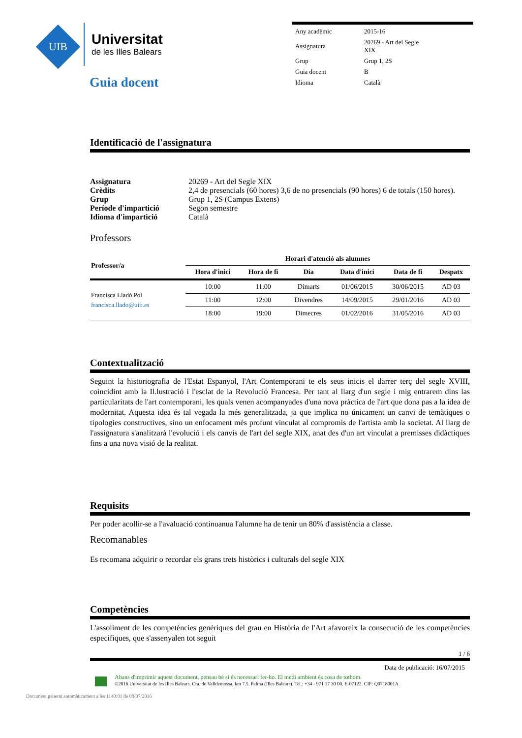UIB
Universitat
de les Illes Balears
Guia docent
| Any acadèmic | 2015-16 |
| Assignatura | 20269 - Art del Segle XIX |
| Grup | Grup 1, 2S |
| Guia docent | B |
| Idioma | Català |
Identificació de l'assignatura
| Assignatura | 20269 - Art del Segle XIX |
| Crèdits | 2,4 de presencials (60 hores) 3,6 de no presencials (90 hores) 6 de totals (150 hores). |
| Grup | Grup 1, 2S (Campus Extens) |
| Període d'impartició | Segon semestre |
| Idioma d'impartició | Català |
Professors
| Professor/a | Horari d'atenció als alumnes | | | | | |
| --- | --- | --- | --- | --- | --- | --- |
| | Hora d'inici | Hora de fi | Dia | Data d'inici | Data de fi | Despatx |
| Francisca Lladó Pol francisca.llado@uib.es | 10:00 | 11:00 | Dimarts | 01/06/2015 | 30/06/2015 | AD 03 |
| | 11:00 | 12:00 | Divendres | 14/09/2015 | 29/01/2016 | AD 03 |
| | 18:00 | 19:00 | Dimecres | 01/02/2016 | 31/05/2016 | AD 03 |
Contextualització
Seguint la historiografia de l'Estat Espanyol, l'Art Contemporani te els seus inicis el darrer terç del segle XVIII, coincidint amb la Il.lustració i l'esclat de la Revolució Francesa. Per tant al llarg d'un segle i mig entrarem dins las particularitats de l'art contemporani, les quals venen acompanyades d'una nova pràctica de l'art que dona pas a la idea de modernitat. Aquesta idea és tal vegada la més generalitzada, ja que implica no únicament un canvi de temàtiques o tipologies constructives, sino un enfocament més profunt vinculat al compromís de l'artista amb la societat. Al llarg de l'assignatura s'analitzarà l'evolució i els canvis de l'art del segle XIX, anat des d'un art vinculat a premisses didàctiques fins a una nova visió de la realitat.
Requisits
Per poder acollir-se a l'avaluació continuanua l'alumne ha de tenir un 80% d'assistència a classe.
Recomanables
Es recomana adquirir o recordar els grans trets històrics i culturals del segle XIX
Competències
L'assoliment de les competències genèriques del grau en Història de l'Art afavoreix la consecució de les competències especifiques, que s'assenyalen tot seguit
1 / 6
Data de publicació: 16/07/2015
Abans d'imprimir aquest document, pensau bé si és necessari fer-ho. El medi ambient és cosa de tothom.
©2016 Universitat de les Illes Balears. Cra. de Valldemossa, km 7.5. Palma (Illes Balears). Tel.: +34 - 971 17 30 00. E-07122. CIF: Q0718001A
Document generat automàticament a les 1140:01 de 08/07/2016